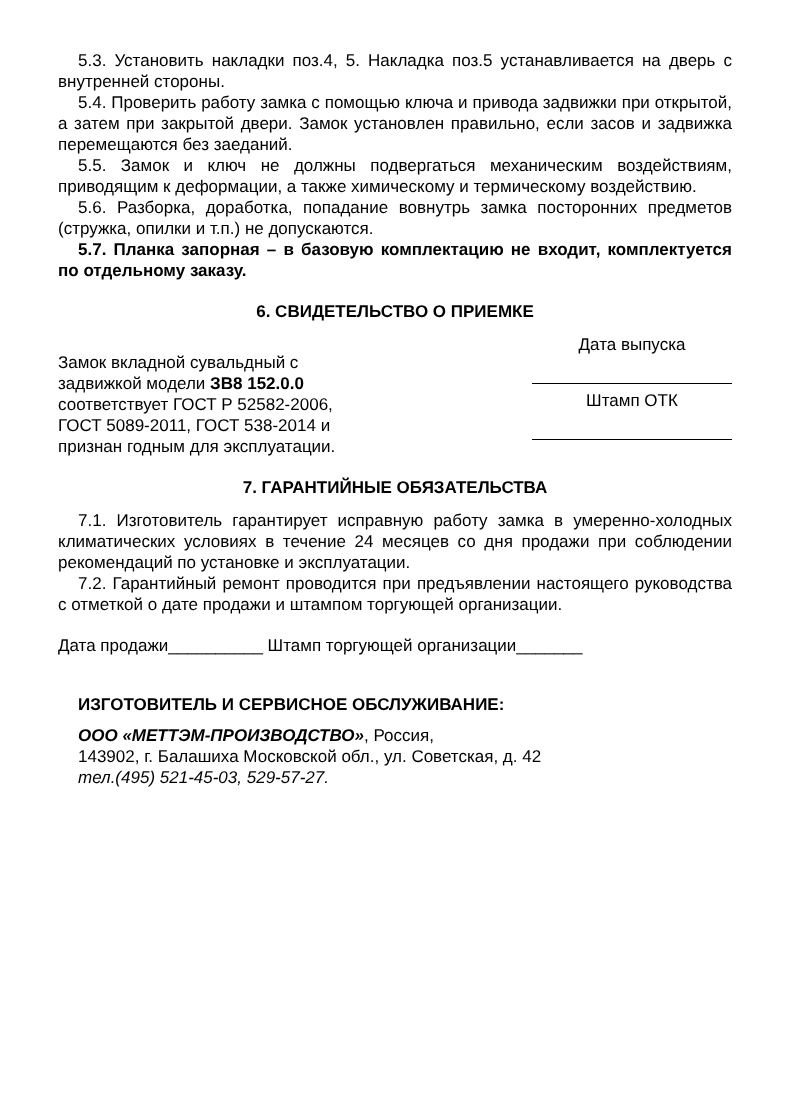5.3. Установить накладки поз.4, 5. Накладка поз.5 устанавливается на дверь с внутренней стороны.
5.4. Проверить работу замка с помощью ключа и привода задвижки при открытой, а затем при закрытой двери. Замок установлен правильно, если засов и задвижка перемещаются без заеданий.
5.5. Замок и ключ не должны подвергаться механическим воздействиям, приводящим к деформации, а также химическому и термическому воздействию.
5.6. Разборка, доработка, попадание вовнутрь замка посторонних предметов (стружка, опилки и т.п.) не допускаются.
5.7. Планка запорная – в базовую комплектацию не входит, комплектуется по отдельному заказу.
6. СВИДЕТЕЛЬСТВО О ПРИЕМКЕ
Замок вкладной сувальдный с задвижкой модели ЗВ8 152.0.0 соответствует ГОСТ Р 52582-2006, ГОСТ 5089-2011, ГОСТ 538-2014 и признан годным для эксплуатации.
Дата выпуска
Штамп ОТК
7. ГАРАНТИЙНЫЕ ОБЯЗАТЕЛЬСТВА
7.1. Изготовитель гарантирует исправную работу замка в умеренно-холодных климатических условиях в течение 24 месяцев со дня продажи при соблюдении рекомендаций по установке и эксплуатации.
7.2. Гарантийный ремонт проводится при предъявлении настоящего руководства с отметкой о дате продажи и штампом торгующей организации.
Дата продажи__________ Штамп торгующей организации_______
ИЗГОТОВИТЕЛЬ И СЕРВИСНОЕ ОБСЛУЖИВАНИЕ:
ООО «МЕТТЭМ-ПРОИЗВОДСТВО», Россия,
143902, г. Балашиха Московской обл., ул. Советская, д. 42
тел.(495) 521-45-03, 529-57-27.